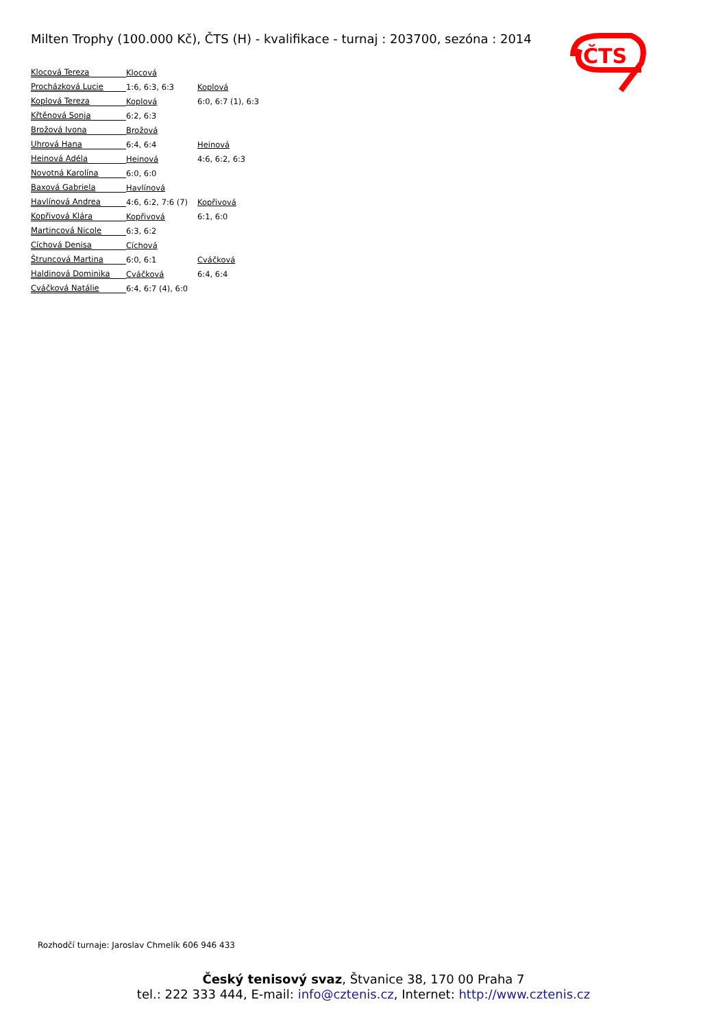Milten Trophy (100.000 Kč), ČTS (H) - kvalifikace - turnaj : 203700, sezóna : 2014
ČTS
| Klocová Tereza | Klocová | |
| Procházková Lucie | 1:6, 6:3, 6:3 | Koplová |
| Koplová Tereza | Koplová | 6:0, 6:7 (1), 6:3 |
| Křtěnová Sonja | 6:2, 6:3 | |
| Brožová Ivona | Brožová | |
| Uhrová Hana | 6:4, 6:4 | Heinová |
| Heinová Adéla | Heinová | 4:6, 6:2, 6:3 |
| Novotná Karolína | 6:0, 6:0 | |
| Baxová Gabriela | Havlínová | |
| Havlínová Andrea | 4:6, 6:2, 7:6 (7) | Kopřivová |
| Kopřivová Klára | Kopřivová | 6:1, 6:0 |
| Martincová Nicole | 6:3, 6:2 | |
| Cíchová Denisa | Cíchová | |
| Štruncová Martina | 6:0, 6:1 | Cváčková |
| Haldinová Dominika | Cváčková | 6:4, 6:4 |
| Cváčková Natálie | 6:4, 6:7 (4), 6:0 | |
Rozhodčí turnaje: Jaroslav Chmelík 606 946 433
Český tenisový svaz, Štvanice 38, 170 00 Praha 7
tel.: 222 333 444, E-mail: info@cztenis.cz, Internet: http://www.cztenis.cz